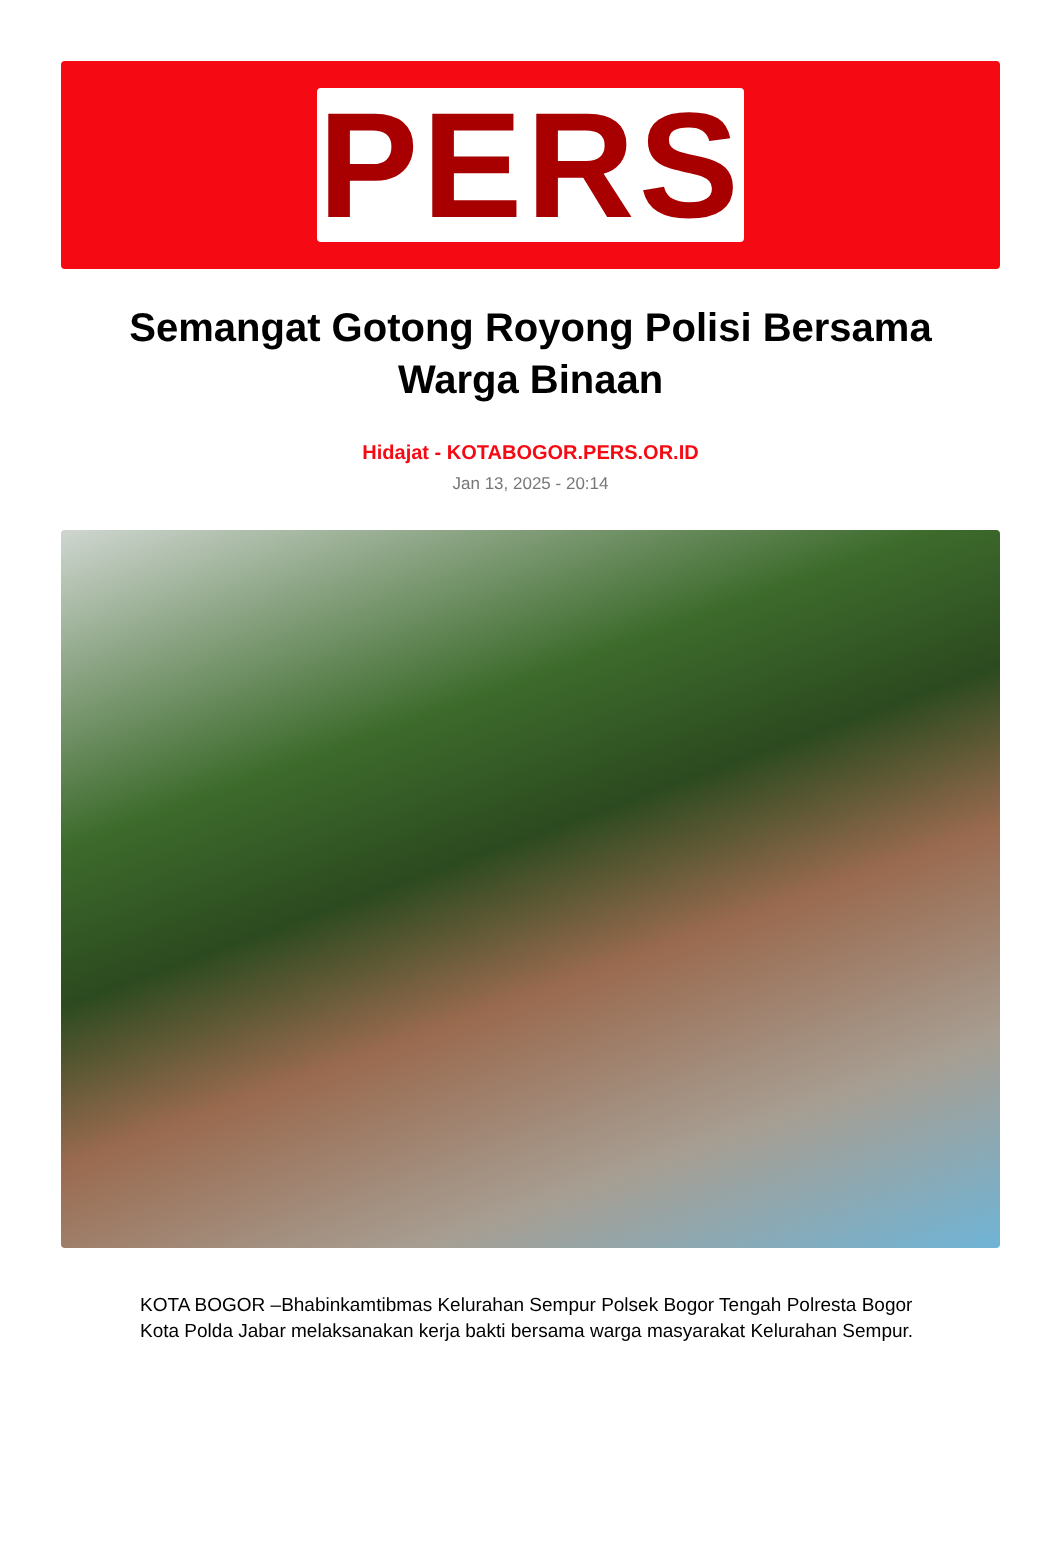PERS
Semangat Gotong Royong Polisi Bersama Warga Binaan
Hidajat - KOTABOGOR.PERS.OR.ID
Jan 13, 2025 - 20:14
KOTA BOGOR –Bhabinkamtibmas Kelurahan Sempur Polsek Bogor Tengah Polresta Bogor Kota Polda Jabar melaksanakan kerja bakti bersama warga masyarakat Kelurahan Sempur.